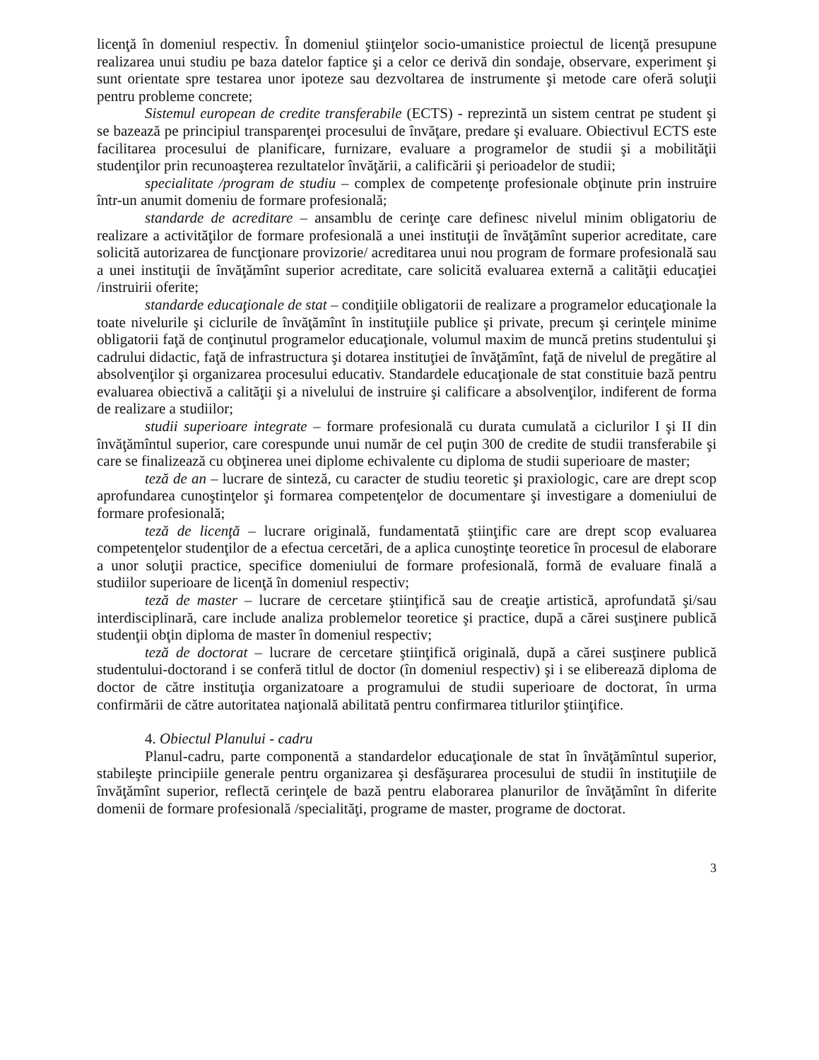licenţă în domeniul respectiv. În domeniul ştiinţelor socio-umanistice proiectul de licenţă presupune realizarea unui studiu pe baza datelor faptice şi a celor ce derivă din sondaje, observare, experiment şi sunt orientate spre testarea unor ipoteze sau dezvoltarea de instrumente şi metode care oferă soluţii pentru probleme concrete;
Sistemul european de credite transferabile (ECTS) - reprezintă un sistem centrat pe student şi se bazează pe principiul transparenţei procesului de învăţare, predare şi evaluare. Obiectivul ECTS este facilitarea procesului de planificare, furnizare, evaluare a programelor de studii şi a mobilităţii studenţilor prin recunoaşterea rezultatelor învăţării, a calificării şi perioadelor de studii;
specialitate /program de studiu – complex de competenţe profesionale obţinute prin instruire într-un anumit domeniu de formare profesională;
standarde de acreditare – ansamblu de cerinţe care definesc nivelul minim obligatoriu de realizare a activităţilor de formare profesională a unei instituţii de învăţămînt superior acreditate, care solicită autorizarea de funcţionare provizorie/ acreditarea unui nou program de formare profesională sau a unei instituţii de învăţămînt superior acreditate, care solicită evaluarea externă a calităţii educaţiei /instruirii oferite;
standarde educaţionale de stat – condiţiile obligatorii de realizare a programelor educaţionale la toate nivelurile şi ciclurile de învăţămînt în instituţiile publice şi private, precum şi cerinţele minime obligatorii faţă de conţinutul programelor educaţionale, volumul maxim de muncă pretins studentului şi cadrului didactic, faţă de infrastructura şi dotarea instituţiei de învăţămînt, faţă de nivelul de pregătire al absolvenţilor şi organizarea procesului educativ. Standardele educaţionale de stat constituie bază pentru evaluarea obiectivă a calităţii şi a nivelului de instruire şi calificare a absolvenţilor, indiferent de forma de realizare a studiilor;
studii superioare integrate – formare profesională cu durata cumulată a ciclurilor I şi II din învăţămîntul superior, care corespunde unui număr de cel puţin 300 de credite de studii transferabile şi care se finalizează cu obţinerea unei diplome echivalente cu diploma de studii superioare de master;
teză de an – lucrare de sinteză, cu caracter de studiu teoretic şi praxiologic, care are drept scop aprofundarea cunoştinţelor şi formarea competenţelor de documentare şi investigare a domeniului de formare profesională;
teză de licenţă – lucrare originală, fundamentată ştiinţific care are drept scop evaluarea competenţelor studenţilor de a efectua cercetări, de a aplica cunoştinţe teoretice în procesul de elaborare a unor soluţii practice, specifice domeniului de formare profesională, formă de evaluare finală a studiilor superioare de licenţă în domeniul respectiv;
teză de master – lucrare de cercetare ştiinţifică sau de creaţie artistică, aprofundată şi/sau interdisciplinară, care include analiza problemelor teoretice şi practice, după a cărei susţinere publică studenţii obţin diploma de master în domeniul respectiv;
teză de doctorat – lucrare de cercetare ştiinţifică originală, după a cărei susţinere publică studentului-doctorand i se conferă titlul de doctor (în domeniul respectiv) şi i se eliberează diploma de doctor de către instituţia organizatoare a programului de studii superioare de doctorat, în urma confirmării de către autoritatea naţională abilitată pentru confirmarea titlurilor ştiinţifice.
4. Obiectul Planului - cadru
Planul-cadru, parte componentă a standardelor educaţionale de stat în învăţămîntul superior, stabileşte principiile generale pentru organizarea şi desfăşurarea procesului de studii în instituţiile de învăţămînt superior, reflectă cerinţele de bază pentru elaborarea planurilor de învăţămînt în diferite domenii de formare profesională /specialităţi, programe de master, programe de doctorat.
3